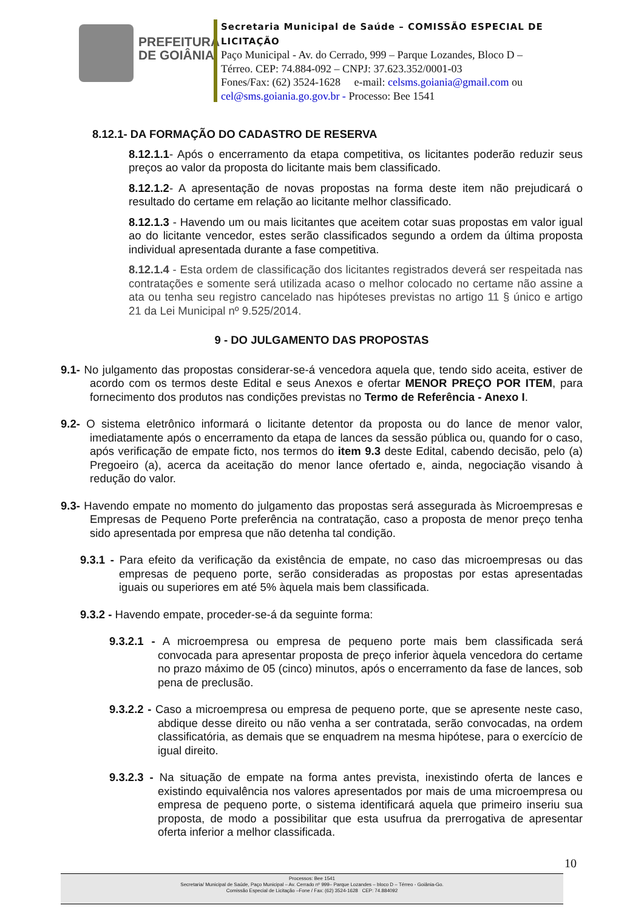PREFEITURA
DE GOIÂNIA
Secretaria Municipal de Saúde – COMISSÃO ESPECIAL DE LICITAÇÃO
Paço Municipal - Av. do Cerrado, 999 – Parque Lozandes, Bloco D –
Térreo. CEP: 74.884-092 – CNPJ: 37.623.352/0001-03
Fones/Fax: (62) 3524-1628 e-mail: celsms.goiania@gmail.com ou
cel@sms.goiania.go.gov.br - Processo: Bee 1541
8.12.1- DA FORMAÇÃO DO CADASTRO DE RESERVA
8.12.1.1- Após o encerramento da etapa competitiva, os licitantes poderão reduzir seus preços ao valor da proposta do licitante mais bem classificado.
8.12.1.2- A apresentação de novas propostas na forma deste item não prejudicará o resultado do certame em relação ao licitante melhor classificado.
8.12.1.3 - Havendo um ou mais licitantes que aceitem cotar suas propostas em valor igual ao do licitante vencedor, estes serão classificados segundo a ordem da última proposta individual apresentada durante a fase competitiva.
8.12.1.4 - Esta ordem de classificação dos licitantes registrados deverá ser respeitada nas contratações e somente será utilizada acaso o melhor colocado no certame não assine a ata ou tenha seu registro cancelado nas hipóteses previstas no artigo 11 § único e artigo 21 da Lei Municipal nº 9.525/2014.
9 - DO JULGAMENTO DAS PROPOSTAS
9.1- No julgamento das propostas considerar-se-á vencedora aquela que, tendo sido aceita, estiver de acordo com os termos deste Edital e seus Anexos e ofertar MENOR PREÇO POR ITEM, para fornecimento dos produtos nas condições previstas no Termo de Referência - Anexo I.
9.2- O sistema eletrônico informará o licitante detentor da proposta ou do lance de menor valor, imediatamente após o encerramento da etapa de lances da sessão pública ou, quando for o caso, após verificação de empate ficto, nos termos do item 9.3 deste Edital, cabendo decisão, pelo (a) Pregoeiro (a), acerca da aceitação do menor lance ofertado e, ainda, negociação visando à redução do valor.
9.3- Havendo empate no momento do julgamento das propostas será assegurada às Microempresas e Empresas de Pequeno Porte preferência na contratação, caso a proposta de menor preço tenha sido apresentada por empresa que não detenha tal condição.
9.3.1 - Para efeito da verificação da existência de empate, no caso das microempresas ou das empresas de pequeno porte, serão consideradas as propostas por estas apresentadas iguais ou superiores em até 5% àquela mais bem classificada.
9.3.2 - Havendo empate, proceder-se-á da seguinte forma:
9.3.2.1 - A microempresa ou empresa de pequeno porte mais bem classificada será convocada para apresentar proposta de preço inferior àquela vencedora do certame no prazo máximo de 05 (cinco) minutos, após o encerramento da fase de lances, sob pena de preclusão.
9.3.2.2 - Caso a microempresa ou empresa de pequeno porte, que se apresente neste caso, abdique desse direito ou não venha a ser contratada, serão convocadas, na ordem classificatória, as demais que se enquadrem na mesma hipótese, para o exercício de igual direito.
9.3.2.3 - Na situação de empate na forma antes prevista, inexistindo oferta de lances e existindo equivalência nos valores apresentados por mais de uma microempresa ou empresa de pequeno porte, o sistema identificará aquela que primeiro inseriu sua proposta, de modo a possibilitar que esta usufrua da prerrogativa de apresentar oferta inferior a melhor classificada.
10
Processos: Bee 1541
Secretaria/ Municipal de Saúde, Paço Municipal – Av. Cerrado nº 999– Parque Lozandes – bloco D – Térreo - Goiânia-Go.
Comissão Especial de Licitação –Fone / Fax: (62) 3524-1628 CEP: 74.884092